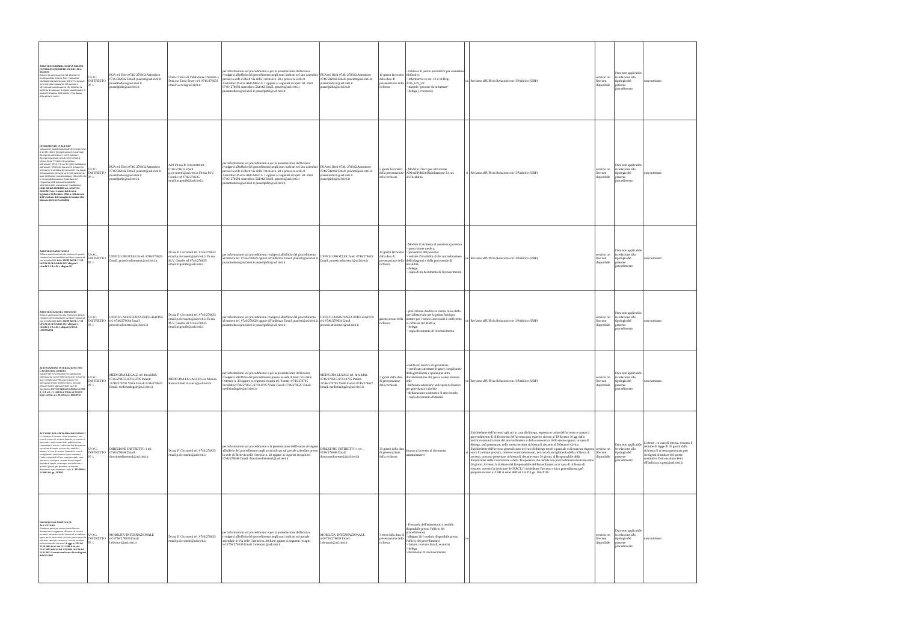| ASSISTENZA RIABILITATIVA PRESSO CENTRI ACCREDITATI EX ART. 26 L. 833/1978 Rilascio di autorizzazione dal Distretto di residenza della persona dopo Valutazione Multidimensionale da parte dell'UVM la quale provvede alla valutazione del paziente e all'eventuale autorizzazione che definisce la tipologia di struttura, il regime assistenziale e il numero/frequenza delle sedute e/o la durata della presa in carico. | U.O.C. DISTRETTO N. 1 | PUA tel. Rieti 0746/ 278602 Antrodoco 0746/582042 Email. puarieti@asl.rieti.it puaantrodoco@asl.rieti.it puaselpidio@asl.rieti.it | Unità Clinica di Valutazione Distretto 1 Dott.ssa Tania Severi tel. 0746/278693 email t.severi@asl.rieti.it | per informazioni sul procedimento e per la presentazione dell'istanza rivolgersi all'ufficio del procedimento negli orari indicati nel sito aziendale presso la sede di Rieti via delle Ortensie n. 28 o presso la sede di Antrodoco Piazza Aldo Moro n. 1 oppure ai seguenti recapiti: tel. Rieti 0746/ 278692 Antrodoco 582042 Email. puarieti@asl.rieti.it puaantrodoco@asl.rieti.it puaselpidio@asl.rieti.it | PUA tel. Rieti 0746/ 278602 Antrodoco 0746/582042 Email. puarieti@asl.rieti.it puaantrodoco@asl.rieti.it puaselpidio@asl.rieti.it | 10 giorni lavorativi dalla data di presentazione della richiesta | - richiesta di parere preventivo per assistenza ribilitativa '- informativa ex art. 13 e 14 Reg. 2016_679_UE '- modulo "persone da informare" '- delega ( eventuale) | no | Reclamo all'Ufficio Relazioni con il Pubblico (URP) | servizio on line non disponibile | Dato non applicabile in relazione alla tipologia del presente procedimento | non nominato |
| INSERIMENTO IN ADI/ADP Valutazione multidimensionale dei bisogni sotto il profilo clinico (bisogni sanitari), funzionale (bisogni di autonomia) e socio-familiare (bisogni relazionali, sociali ed economici); stesura di un "Progetto di assistenza individuale" (PAI) o di un "Progetto riabilitativo individuale" (PRI) che descrive le prestazioni necessarie, le modalità di esecuzione e la durata del trattamento; presa in carico del paziente da parte dell'équipe multidisciplinare della ASL che si occupa dell'assistenza domiciliare ed erogazione delle prestazioni mediche, infermieristiche, assistenziali o riabilitative DGR 326 del 23/04/2008 art. 22 DPCM 12/01/2017 art. 3-septies del decreto legislativo 30 dicembre 1992, n. 502 decreto del Presidente del Consiglio dei ministri 14 febbraio 2001 DCA 431/2012 | U.O.C. DISTRETTO N. 1 | PUA tel. Rieti 0746/ 278602 Antrodoco 0746/582042 Email. puarieti@asl.rieti.it puaantrodoco@asl.rieti.it puaselpidio@asl.rieti.it | ADI Dr.ssa P. Cicconetti tel. 0746/278633 email p.cicconetti@asl.rieti.it Dr.ssa M.V. Gentile tel 0746/278635 email.m.gentile@asl.rieti.it | per informazioni sul procedimento e per la presentazione dell'istanza rivolgersi all'ufficio del procedimento negli orari indicati nel sito aziendale presso la sede di Rieti via delle Ortensie n. 28 o presso la sede di Antrodoco Piazza Aldo Moro n. 1 oppure ai seguenti recapiti: tel. Rieti 0746/ 278692 Antrodoco 582042 Email. puarieti@asl.rieti.it puaantrodoco@asl.rieti.it puaselpidio@asl.rieti.it | PUA tel. Rieti 0746/ 278602 Antrodoco 0746/582042 Email. puarieti@asl.rieti.it puaantrodoco@asl.rieti.it puaselpidio@asl.rieti.it | 5 giorni lavorativi dalla presentazione della richiesta | - Modello Unico per attivazione ADI/ADP/RSA/Riabilitazione Ex art. 26/Disabilità | si | Reclamo all'Ufficio Relazioni con il Pubblico (URP) | servizio on line non disponibile | Dato non applicabile in relazione alla tipologia del presente procedimento | non nominato |
| ASSISTENZA PROTESICA Rilascio autorizzazioni alla fornitura di presidi compresi nel nomenclatore tariffario oppure ad essi riconducibili D.M. 332/99 ARTT. 17-18 DPCM 12 GENNAIO 2017 allegato 5 - elenchi 1, 2 A e 2B e allegato 12 | U.O.C. DISTRETTO N. 1 | UFFICIO PROTESICA tel. 0746/278629 Email. protesicadistretto1@asl.rieti.it | Dr.ssa P. Cicconetti tel. 0746/278633 email p.cicconetti@asl.rieti.it Dr.ssa M.V. Gentile tel 0746/278635 email.m.gentile@asl.rieti.it | per informazioni sul procedimento rivolgersi all'ufficio del procedimento al numero tel. 0746/278629 oppure all'indirizzo Email. puarieti@asl.rieti.it puaantrodoco@asl.rieti.it puaselpidio@asl.rieti.it | UFFICIO PROTESICA tel. 0746/278629 Email. protesicadistretto1@asl.rieti.it | 10 giorni lavorativi dalla data di presentazione della richiesta | - Modulo di richiesta di assistenza protesica '- prescrizione medica; '- preventivo del presidio; '- verbale d'invalidità civile con indicazione della diagnosi e della percentuale di invalidità; '- delega; '- copia di un documento di riconoscimento | no | Reclamo all'Ufficio Relazioni con il Pubblico (URP) | servizio on line non disponibile | Dato non applicabile in relazione alla tipologia del presente procedimento | non nominato |
| ASSISTENZA AUSILI MONOUSO Rilascio autorizzazioni alla fornitura di presidi compresi nel nomenclatore tariffario oppure ad essi riconducibili D.M. 332/99 ARTT. 17-18 DPCM 12 GENNAIO 2017 allegato 5 - elenchi 1, 2 A e 2B e allegato 12 DCA U00189/2014 | U.O.C. DISTRETTO N. 1 | UFFICIO ASSISTENZA INTEGRATIVA tel. 0746/278664 Email. protesicadistretto1@asl.rieti.it | Dr.ssa P. Cicconetti tel. 0746/278633 email p.cicconetti@asl.rieti.it Dr.ssa M.V. Gentile tel 0746/278635 email.m.gentile@asl.rieti.it | per informazioni sul procedimento rivolgersi all'ufficio del procedimento al numero tel. 0746/278629 oppure all'indirizzo Email. puarieti@asl.rieti.it puaantrodoco@asl.rieti.it puaselpidio@asl.rieti.it | UFFICIO ASSISTENZA INTEGRATIVA tel. 0746/278664 Email. protesicadistretto1@asl.rieti.it | giorno stesso della richiesta | - prescrizione medica su ricetta rossa dello specialista (solo per la prima fornitura mentre per i rinnovi successivi è sufficiente la richiesta del MMG); '- delega; '- copia documento di riconoscimento | no | Reclamo all'Ufficio Relazioni con il Pubblico (URP) | servizio on line non disponibile | Dato non applicabile in relazione alla tipologia del presente procedimento | non nominato |
| ATTESTAZIONE INTERDIZIONE PER LAVORATRICI MADRI Rilascio del Provvedimento di interdizione anticipata dal lavoro delle lavoratrici in caso di gravi complicanze della gravidanza o di preesistenti forme morbose che si presume possano essere aggravate dallo stato di gravidanza Decreto legislativo 26 marzo 2001 n. 151, art. 17, comma 2 lettera a) decreto legge 5/2012: art. 18 del d.p.r. 1026/1976 | U.O.C. DISTRETTO N. 1 | MEDICINA LEGALE tel. Invalidità: 0746/278615-8703-8705 Patenti :0746/278795 Visite Fiscali 0746/278627 Email. medicinalegale@asl.rieti.it | MEDICINA LEGALE Dr.ssa Monica Rauco Email m.rauco@asl.rieti.it | per informazioni sul procedimento e per la presentazione dell'istanza rivolgersi all'ufficio del procedimento presso la sede di Rieti Via delle Ortensie n. 28 oppure ai seguenti recapiti tel. Patenti :0746/278795 Invalidità:0746/278615-8703-8705 Visite Fiscali 0746/278627 Email. medicinalegale@asl.rieti.it | MEDICINA LEGALE tel. Invalidità: 0746/278615-8703-8705 Patenti :0746/278795 Visite Fiscali 0746/278627 Email. medicinalegale@asl.rieti.it | 7 giorni dalla data di presentazione della richiesta | -certificato medico di gravidanza '- certificato attestante le gravi complicanze della gravidanza e qualunque altra documentazione che possa essere ritenuta utile '-Richiesta astensione anticipata dal lavoro per gravidanza a rischio '-dichiarazione sostitutiva di atto notorio '- copia documento d'identità | no | Reclamo all'Ufficio Relazioni con il Pubblico (URP) | servizio on line non disponibile | Dato non applicabile in relazione alla tipologia del presente procedimento | non nominato |
| ACCESSO AGLI ATTI AMMINISTRATIVI La richiesta di accesso viene esaminata , nel caso di istanza di accesso formale, se accolta si provvede a indicazione della pubblicazione contenente le notizie, esibizione del documento, estrazione di copie, ovvero altra modalità idonea; in caso di accesso formale in caso di accoglimeno viene emesso atto contenente l'indicazione dell'ufficio, completo della sede, presso cui rivolgersi, nonché di un congruo periodo di tempo, comunque non inferiore a quindici giorni, per prendere visione dei documenti o per ottenerne copia. L. 241/1990 L. 15/2005 D.Lgs. 33/2013 | U.O.C. DISTRETTO N. 1 | DIREZIONE DISTRETTO 1 tel. 0746/278648 Email: direzionedistretto1@asl.rieti.it | Dr.ssa P. Cicconetti tel. 0746/278633 email p.cicconetti@asl.rieti.it | per informazioni sul procedimento e la presentazione dell'istanza rivolgersi all'ufficio del procedimento negli orari indicati sul portale aziendale presso la sede di Rieti via delle Ortensie n. 28 oppure ai seguenti recapiti tel. 0746/278648 Email: direzionedistretto1@asl.rieti.it | DIREZIONE DISTRETTO 1 tel. 0746/278648 Email: direzionedistretto1@asl.rieti.it | 30 giorni dalla data di presentazione della richiesta | Istanza di accesso ai documenti amministrativi | si | Il richiedente dell'accesso agli atti in caso di diniego, espresso o tacito dell'accesso o contro il provvedimento di differimento dell'accesso può esperire ricorso al TAR entro 30 gg. dalla notifica/comunicazione del provvedimento o dalla conoscenza dello stesso oppure, in caso di diniego, può presentare, nello stesso termine richiesta di riesame al Difensore Civico. Il richiedente dell'accesso generalizzato nei casi di diniego totale o parziale o di mancata risposta entro il tremine previsto, ovvero i controinteressati, nei casi di accoglimento della richiesta di accesso, possono presentare richiesta di riesame entro 30 giorni, al Responsabile della Prevenzione della Corrruzione e della Trasparenza che decide con provvedimento motivato entro 20 giorni. Avverso la dcisione del Responsabile del Procedimenro o in caso di richiesta di riesame, avverso la decisione del RPCT, il richiedente l'accesso civico generalizzato può proporre ricorso al TAR ai sensi dell'art 116 D.Lgs. 104/2010. | servizio on line non disponibile | Dato non applicabile in relazione alla tipologia del presente procedimento | L'utente , in caso di inerzia, decorso il termine di legge di 30 giorni dalla richiesta di accesso presentata può rivolgersi al titolare del potere sostitutivo Dott.ssa Anna Petti all'indirizzo a.petti@asl.rieti.it |
| PRESTAZIONI ASSISTENZA ALL'ESTERO Rimborso spese per prestazioni effettuate durante breve soggiorno all'estero ad assistiti residenti nel territorio del Distretto1 e rimborso spese per le prestazioni sanitarie presso centri di altissima specializzazione ad assistiti residenti nel territorio del Distretto1 Legge n. 595 del 23.10.1985 D.M. del 3.11.1989 D.M. del 13.05.1993 DPCM del 1.12.2000 DPCM del 12.01.2017 Accordo conferenza Stato Regioni del 6.02.2003 | U.O.C. DISTRETTO N. 1 | MOBILITA' INTERNAZIONALE tel.0756/278639 Email. l.eleonori@asl.rieti.it | Dr.ssa P. Cicconetti tel. 0746/278633 email p.cicconetti@asl.rieti.it | per informazioni sul procedimento e per la presentazione dell'istanza rivolgersi all'ufficio del procedimento negli orari indicati sul portale aziendale in Via delle Ortensie n. 28 Rieti oppure ai seguenti recapiti tel.0756/278639 Email. l.eleonori@asl.rieti.it | MOBILITA' INTERNAZIONALE tel.0756/278639 Email. l.eleonori@asl.rieti.it | 3 mesi dalla data di presentazione della richiesta | - Domanda dell'interessarto ( modulo disponibile presso l'ufficio del procedimento) '-allegato 28 ( modulo disponibile presso l'ufficio del procedimento) '- fatture, ricevute fiscali, scontrini '- delega '-documento di riconoscimento | no | | servizio on line non disponibile | Dato non applicabile in relazione alla tipologia del presente procedimento | non nominato |